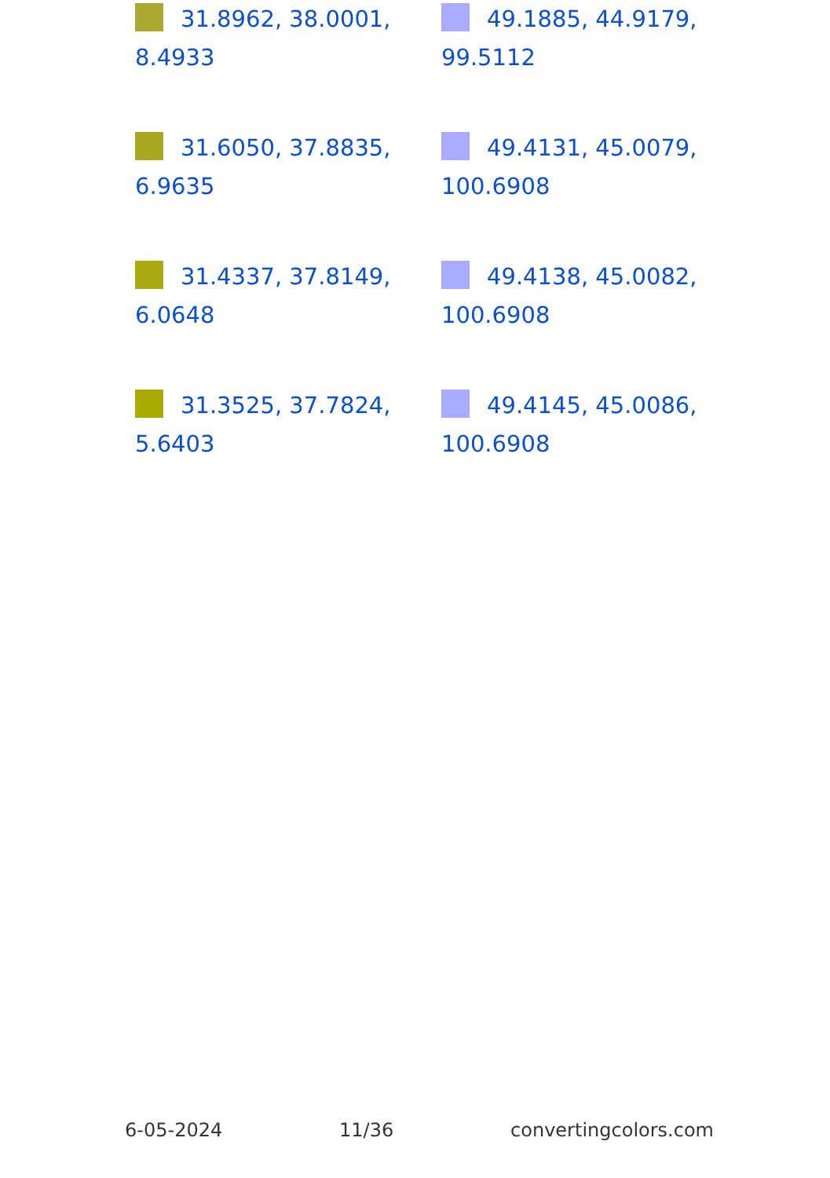31.8962, 38.0001, 8.4933
49.1885, 44.9179, 99.5112
31.6050, 37.8835, 6.9635
49.4131, 45.0079, 100.6908
31.4337, 37.8149, 6.0648
49.4138, 45.0082, 100.6908
31.3525, 37.7824, 5.6403
49.4145, 45.0086, 100.6908
6-05-2024 11/36 convertingcolors.com